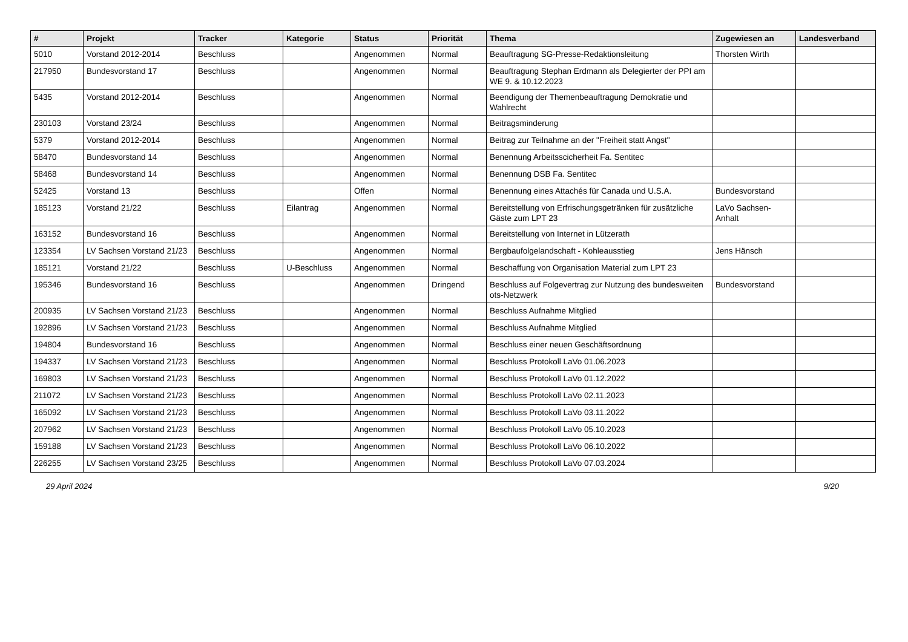| # | Projekt | Tracker | Kategorie | Status | Priorität | Thema | Zugewiesen an | Landesverband |
| --- | --- | --- | --- | --- | --- | --- | --- | --- |
| 5010 | Vorstand 2012-2014 | Beschluss | | Angenommen | Normal | Beauftragung SG-Presse-Redaktionsleitung | Thorsten Wirth | |
| 217950 | Bundesvorstand 17 | Beschluss | | Angenommen | Normal | Beauftragung Stephan Erdmann als Delegierter der PPI am WE 9. & 10.12.2023 | | |
| 5435 | Vorstand 2012-2014 | Beschluss | | Angenommen | Normal | Beendigung der Themenbeauftragung Demokratie und Wahlrecht | | |
| 230103 | Vorstand 23/24 | Beschluss | | Angenommen | Normal | Beitragsminderung | | |
| 5379 | Vorstand 2012-2014 | Beschluss | | Angenommen | Normal | Beitrag zur Teilnahme an der "Freiheit statt Angst" | | |
| 58470 | Bundesvorstand 14 | Beschluss | | Angenommen | Normal | Benennung Arbeitsscicherheit Fa. Sentitec | | |
| 58468 | Bundesvorstand 14 | Beschluss | | Angenommen | Normal | Benennung DSB Fa. Sentitec | | |
| 52425 | Vorstand 13 | Beschluss | | Offen | Normal | Benennung eines Attachés für Canada und U.S.A. | Bundesvorstand | |
| 185123 | Vorstand 21/22 | Beschluss | Eilantrag | Angenommen | Normal | Bereitstellung von Erfrischungsgetränken für zusätzliche Gäste zum LPT 23 | LaVo Sachsen-Anhalt | |
| 163152 | Bundesvorstand 16 | Beschluss | | Angenommen | Normal | Bereitstellung von Internet in Lützerath | | |
| 123354 | LV Sachsen Vorstand 21/23 | Beschluss | | Angenommen | Normal | Bergbaufolgelandschaft - Kohleausstieg | Jens Hänsch | |
| 185121 | Vorstand 21/22 | Beschluss | U-Beschluss | Angenommen | Normal | Beschaffung von Organisation Material zum LPT 23 | | |
| 195346 | Bundesvorstand 16 | Beschluss | | Angenommen | Dringend | Beschluss auf Folgevertrag zur Nutzung des bundesweiten ots-Netzwerk | Bundesvorstand | |
| 200935 | LV Sachsen Vorstand 21/23 | Beschluss | | Angenommen | Normal | Beschluss Aufnahme Mitglied | | |
| 192896 | LV Sachsen Vorstand 21/23 | Beschluss | | Angenommen | Normal | Beschluss Aufnahme Mitglied | | |
| 194804 | Bundesvorstand 16 | Beschluss | | Angenommen | Normal | Beschluss einer neuen Geschäftsordnung | | |
| 194337 | LV Sachsen Vorstand 21/23 | Beschluss | | Angenommen | Normal | Beschluss Protokoll LaVo 01.06.2023 | | |
| 169803 | LV Sachsen Vorstand 21/23 | Beschluss | | Angenommen | Normal | Beschluss Protokoll LaVo 01.12.2022 | | |
| 211072 | LV Sachsen Vorstand 21/23 | Beschluss | | Angenommen | Normal | Beschluss Protokoll LaVo 02.11.2023 | | |
| 165092 | LV Sachsen Vorstand 21/23 | Beschluss | | Angenommen | Normal | Beschluss Protokoll LaVo 03.11.2022 | | |
| 207962 | LV Sachsen Vorstand 21/23 | Beschluss | | Angenommen | Normal | Beschluss Protokoll LaVo 05.10.2023 | | |
| 159188 | LV Sachsen Vorstand 21/23 | Beschluss | | Angenommen | Normal | Beschluss Protokoll LaVo 06.10.2022 | | |
| 226255 | LV Sachsen Vorstand 23/25 | Beschluss | | Angenommen | Normal | Beschluss Protokoll LaVo 07.03.2024 | | |
29 April 2024 9/20